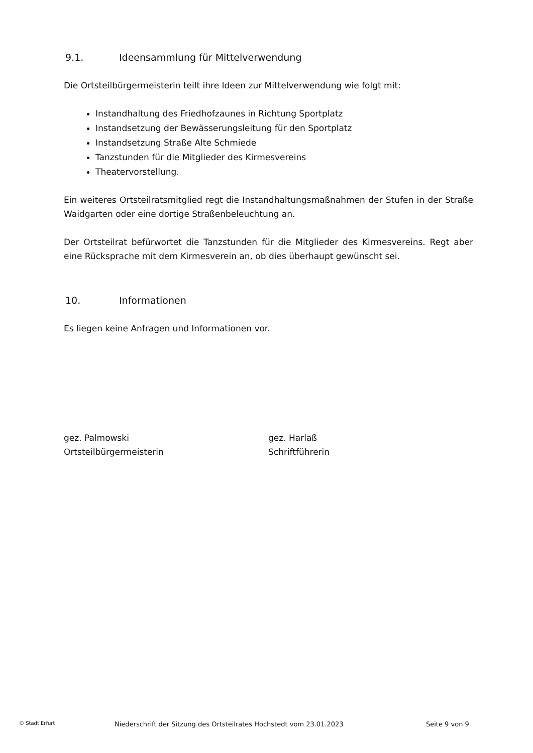9.1. Ideensammlung für Mittelverwendung
Die Ortsteilbürgermeisterin teilt ihre Ideen zur Mittelverwendung wie folgt mit:
Instandhaltung des Friedhofzaunes in Richtung Sportplatz
Instandsetzung der Bewässerungsleitung für den Sportplatz
Instandsetzung Straße Alte Schmiede
Tanzstunden für die Mitglieder des Kirmesvereins
Theatervorstellung.
Ein weiteres Ortsteilratsmitglied regt die Instandhaltungsmaßnahmen der Stufen in der Straße Waidgarten oder eine dortige Straßenbeleuchtung an.
Der Ortsteilrat befürwortet die Tanzstunden für die Mitglieder des Kirmesvereins. Regt aber eine Rücksprache mit dem Kirmesverein an, ob dies überhaupt gewünscht sei.
10. Informationen
Es liegen keine Anfragen und Informationen vor.
gez. Palmowski
Ortsteilbürgermeisterin
gez. Harlaß
Schriftführerin
© Stadt Erfurt Niederschrift der Sitzung des Ortsteilrates Hochstedt vom 23.01.2023 Seite 9 von 9